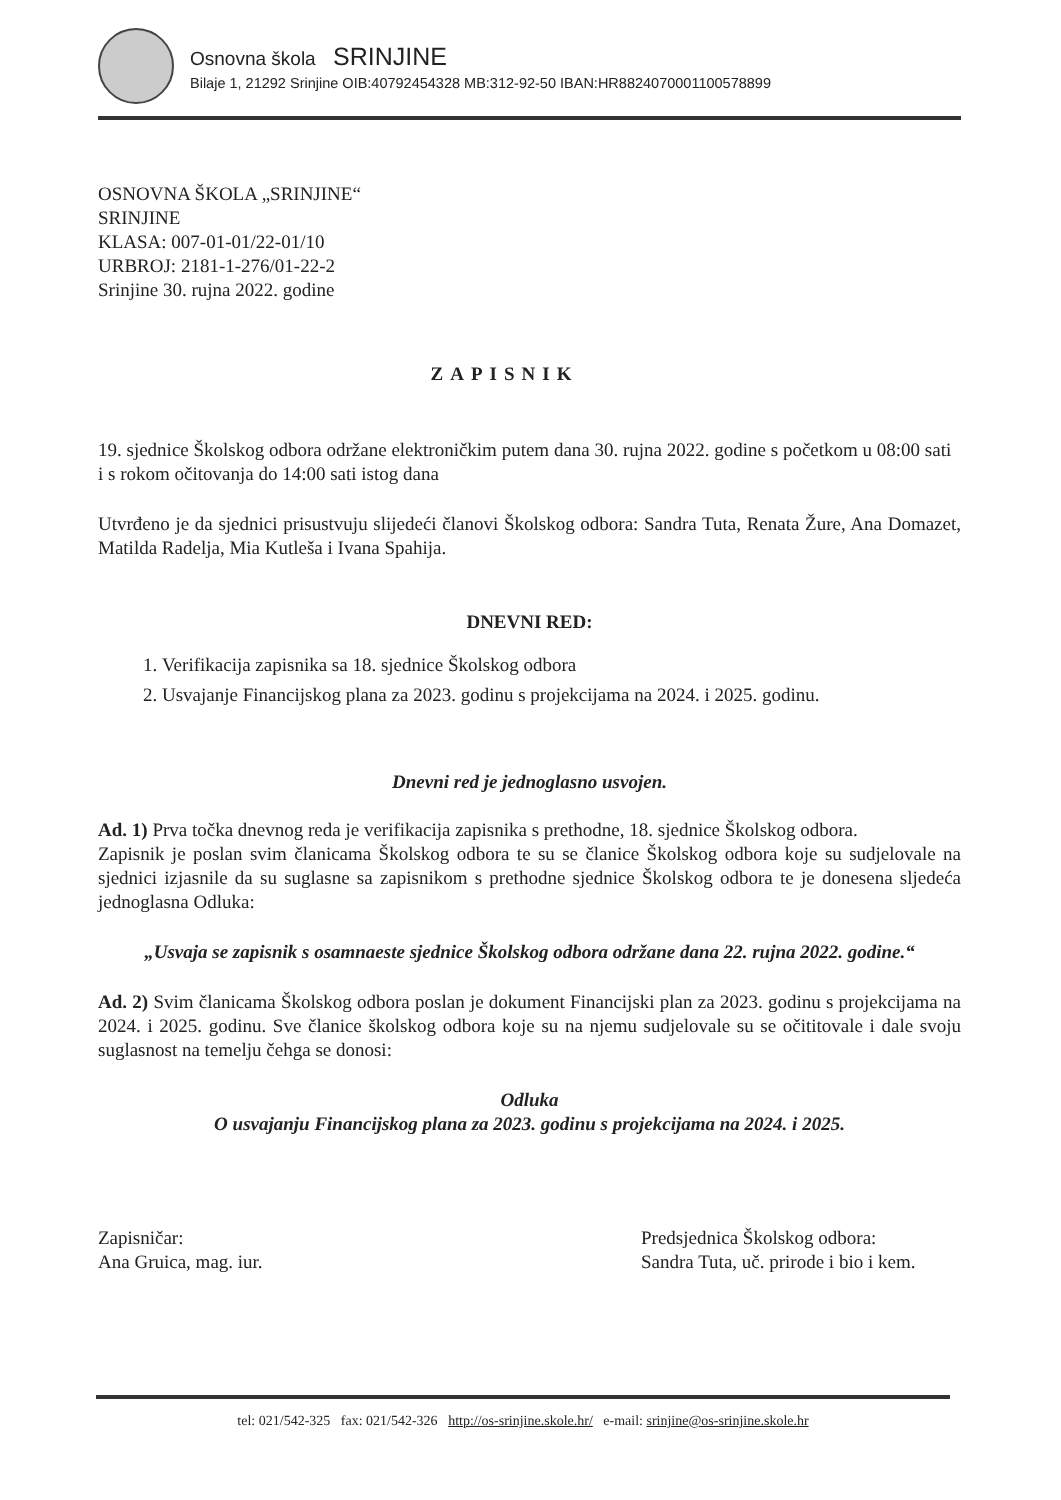Osnovna škola SRINJINE
Bilaje 1, 21292 Srinjine OIB:40792454328 MB:312-92-50 IBAN:HR8824070001100578899
OSNOVNA ŠKOLA „SRINJINE“
SRINJINE
KLASA: 007-01-01/22-01/10
URBROJ: 2181-1-276/01-22-2
Srinjine 30. rujna 2022. godine
ZAPISNIK
19. sjednice Školskog odbora održane elektroničkim putem dana 30. rujna 2022. godine s početkom u 08:00 sati i s rokom očitovanja do 14:00 sati istog dana
Utvrđeno je da sjednici prisustvuju slijedeći članovi Školskog odbora: Sandra Tuta, Renata Žure, Ana Domazet, Matilda Radelja, Mia Kutleša i Ivana Spahija.
DNEVNI RED:
1. Verifikacija zapisnika sa 18. sjednice Školskog odbora
2. Usvajanje Financijskog plana za 2023. godinu s projekcijama na 2024. i 2025. godinu.
Dnevni red je jednoglasno usvojen.
Ad. 1) Prva točka dnevnog reda je verifikacija zapisnika s prethodne, 18. sjednice Školskog odbora.
Zapisnik je poslan svim članicama Školskog odbora te su se članice Školskog odbora koje su sudjelovale na sjednici izjasnile da su suglasne sa zapisnikom s prethodne sjednice Školskog odbora te je donesena sljedeća jednoglasna Odluka:
„Usvaja se zapisnik s osamnaeste sjednice Školskog odbora održane dana 22. rujna 2022. godine.“
Ad. 2) Svim članicama Školskog odbora poslan je dokument Financijski plan za 2023. godinu s projekcijama na 2024. i 2025. godinu. Sve članice školskog odbora koje su na njemu sudjelovale su se očititovale i dale svoju suglasnost na temelju čehga se donosi:
Odluka
O usvajanju Financijskog plana za 2023. godinu s projekcijama na 2024. i 2025.
Zapisničar:
Ana Gruica, mag. iur.
Predsjednica Školskog odbora:
Sandra Tuta, uč. prirode i bio i kem.
tel: 021/542-325 fax: 021/542-326 http://os-srinjine.skole.hr/ e-mail: srinjine@os-srinjine.skole.hr